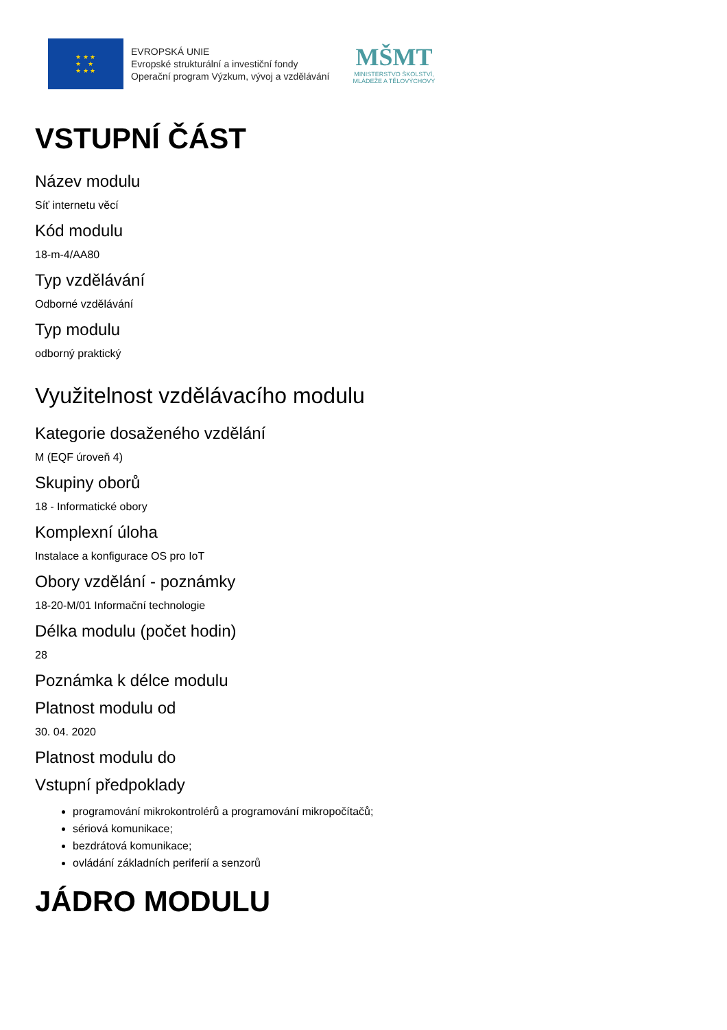★ ★ ★
★ ★
★ ★ ★
EVROPSKÁ UNIE
Evropské strukturální a investiční fondy
Operační program Výzkum, vývoj a vzdělávání
MŠMT
MINISTERSTVO ŠKOLSTVÍ,
MLÁDEŽE A TĚLOVÝCHOVY
VSTUPNÍ ČÁST
Název modulu
Síť internetu věcí
Kód modulu
18-m-4/AA80
Typ vzdělávání
Odborné vzdělávání
Typ modulu
odborný praktický
Využitelnost vzdělávacího modulu
Kategorie dosaženého vzdělání
M (EQF úroveň 4)
Skupiny oborů
18 - Informatické obory
Komplexní úloha
Instalace a konfigurace OS pro IoT
Obory vzdělání - poznámky
18-20-M/01 Informační technologie
Délka modulu (počet hodin)
28
Poznámka k délce modulu
Platnost modulu od
30. 04. 2020
Platnost modulu do
Vstupní předpoklady
programování mikrokontrolérů a programování mikropočítačů;
sériová komunikace;
bezdrátová komunikace;
ovládání základních periferií a senzorů
JÁDRO MODULU